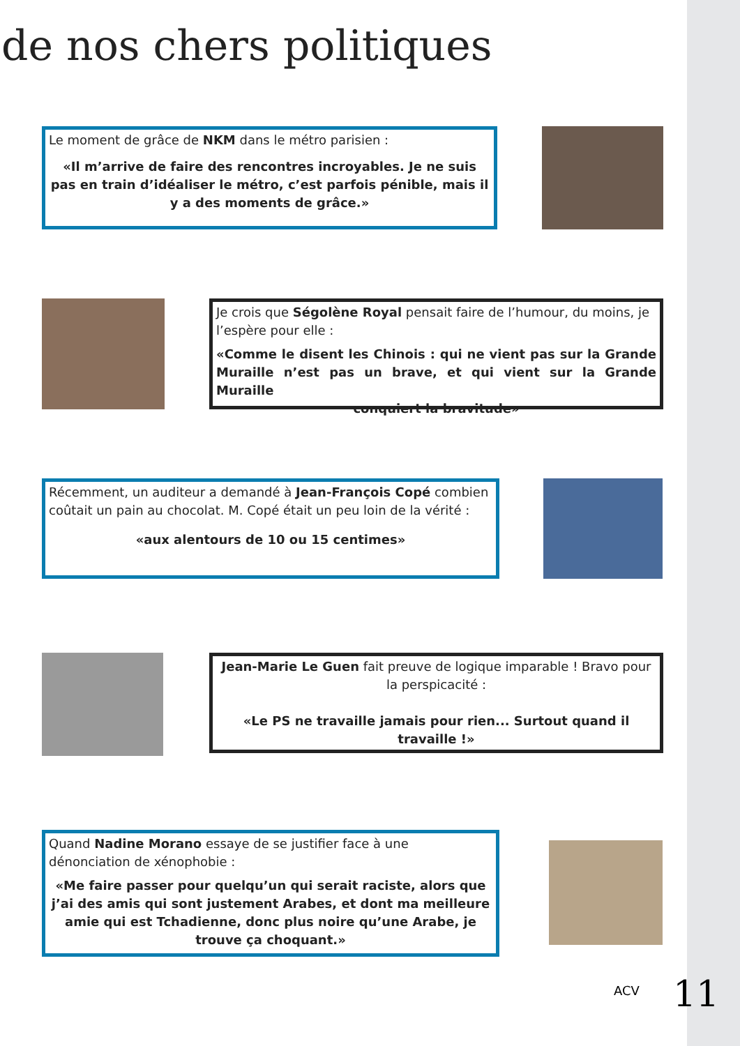de nos chers politiques
Le moment de grâce de NKM dans le métro parisien :
«Il m’arrive de faire des rencontres incroyables. Je ne suis pas en train d’idéaliser le métro, c’est parfois pénible, mais il y a des moments de grâce.»
Je crois que Ségolène Royal pensait faire de l’humour, du moins, je l’espère pour elle :
«Comme le disent les Chinois : qui ne vient pas sur la Grande Muraille n’est pas un brave, et qui vient sur la Grande Muraille
conquiert la bravitude»
Récemment, un auditeur a demandé à Jean-François Copé combien coûtait un pain au chocolat. M. Copé était un peu loin de la vérité :
«aux alentours de 10 ou 15 centimes»
Jean-Marie Le Guen fait preuve de logique imparable ! Bravo pour la perspicacité :
«Le PS ne travaille jamais pour rien... Surtout quand il travaille !»
Quand Nadine Morano essaye de se justifier face à une dénonciation de xénophobie :
«Me faire passer pour quelqu’un qui serait raciste, alors que j’ai des amis qui sont justement Arabes, et dont ma meilleure amie qui est Tchadienne, donc plus noire qu’une Arabe, je trouve ça choquant.»
ACV 11